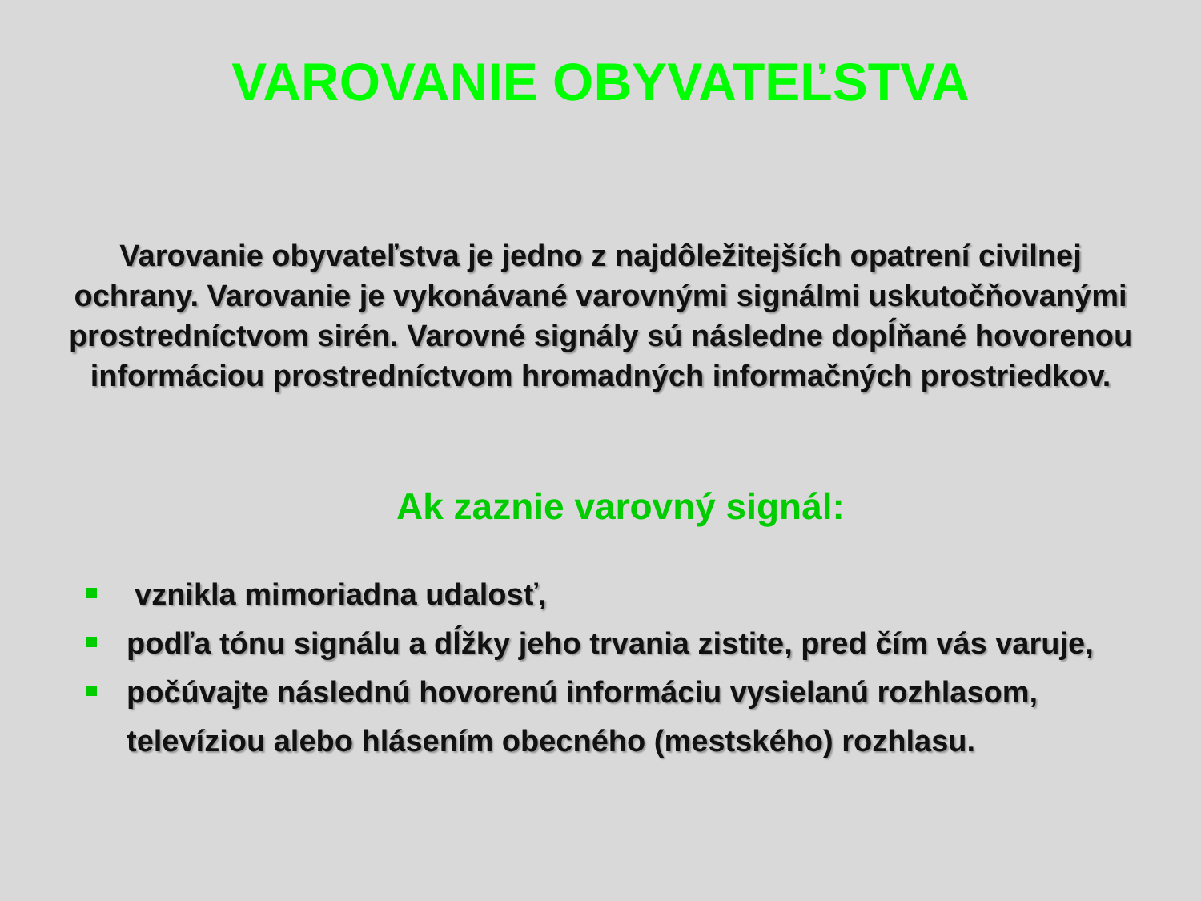VAROVANIE OBYVATEĽSTVA
Varovanie obyvateľstva je jedno z najdôležitejších opatrení civilnej ochrany. Varovanie je vykonávané varovnými signálmi uskutočňovanými prostredníctvom sirén. Varovné signály sú následne dopĺňané hovorenou informáciou prostredníctvom hromadných informačných prostriedkov.
Ak zaznie varovný signál:
vznikla mimoriadna udalosť,
podľa tónu signálu a dĺžky jeho trvania zistite, pred čím vás varuje,
počúvajte následnú hovorenú informáciu vysielanú rozhlasom, televíziou alebo hlásením obecného (mestského) rozhlasu.